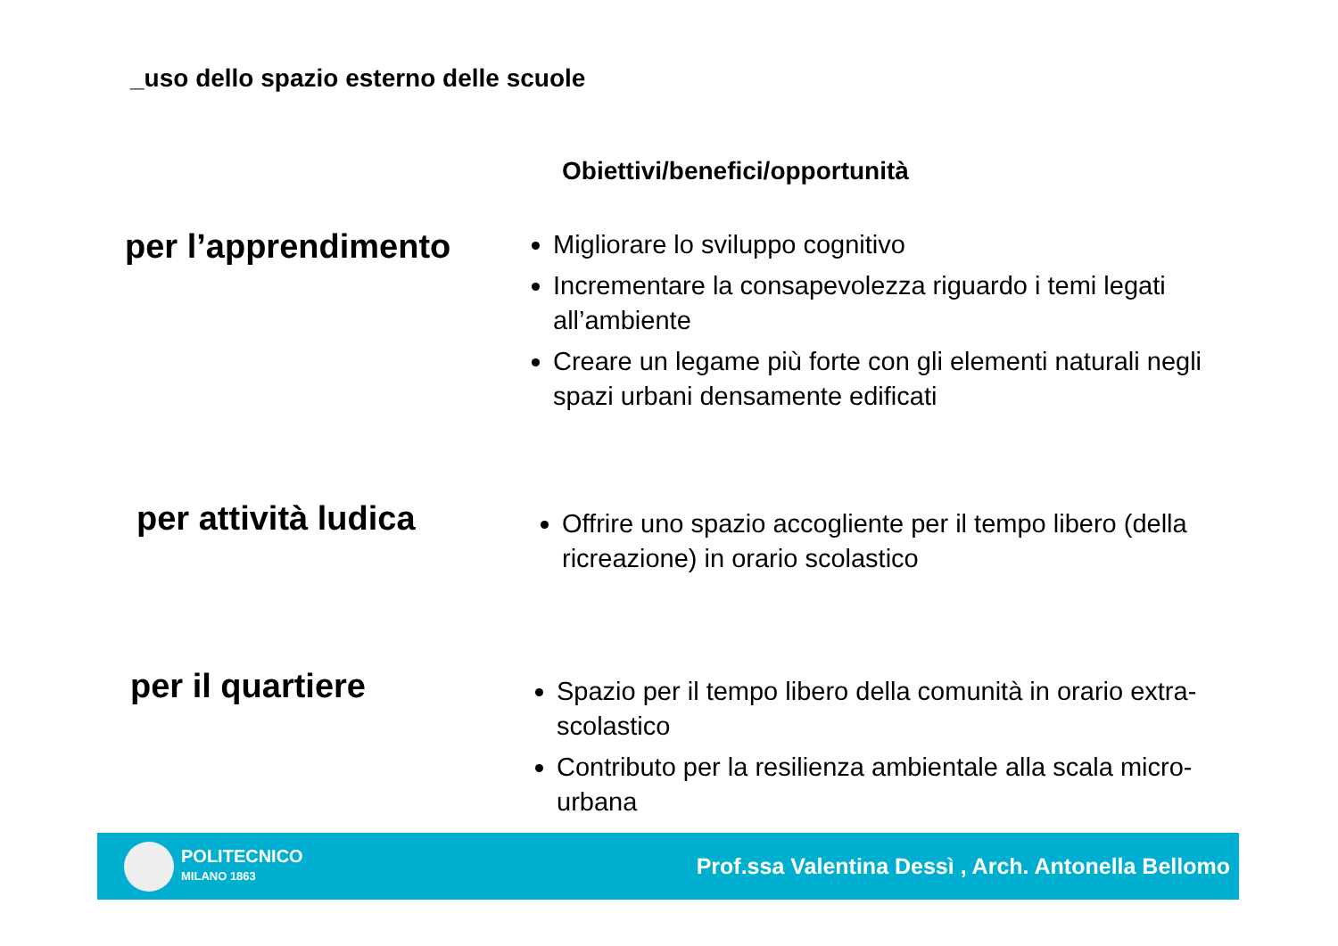_uso dello spazio esterno delle scuole
Obiettivi/benefici/opportunità
per l’apprendimento
Migliorare lo sviluppo cognitivo
Incrementare la consapevolezza riguardo i temi legati all’ambiente
Creare un legame più forte con gli elementi naturali negli spazi urbani densamente edificati
per attività ludica
Offrire uno spazio accogliente per il tempo libero (della ricreazione) in orario scolastico
per il quartiere
Spazio per il tempo libero della comunità in orario extra-scolastico
Contributo per la resilienza ambientale alla scala micro-urbana
POLITECNICO
MILANO 1863
Prof.ssa Valentina Dessì , Arch. Antonella Bellomo